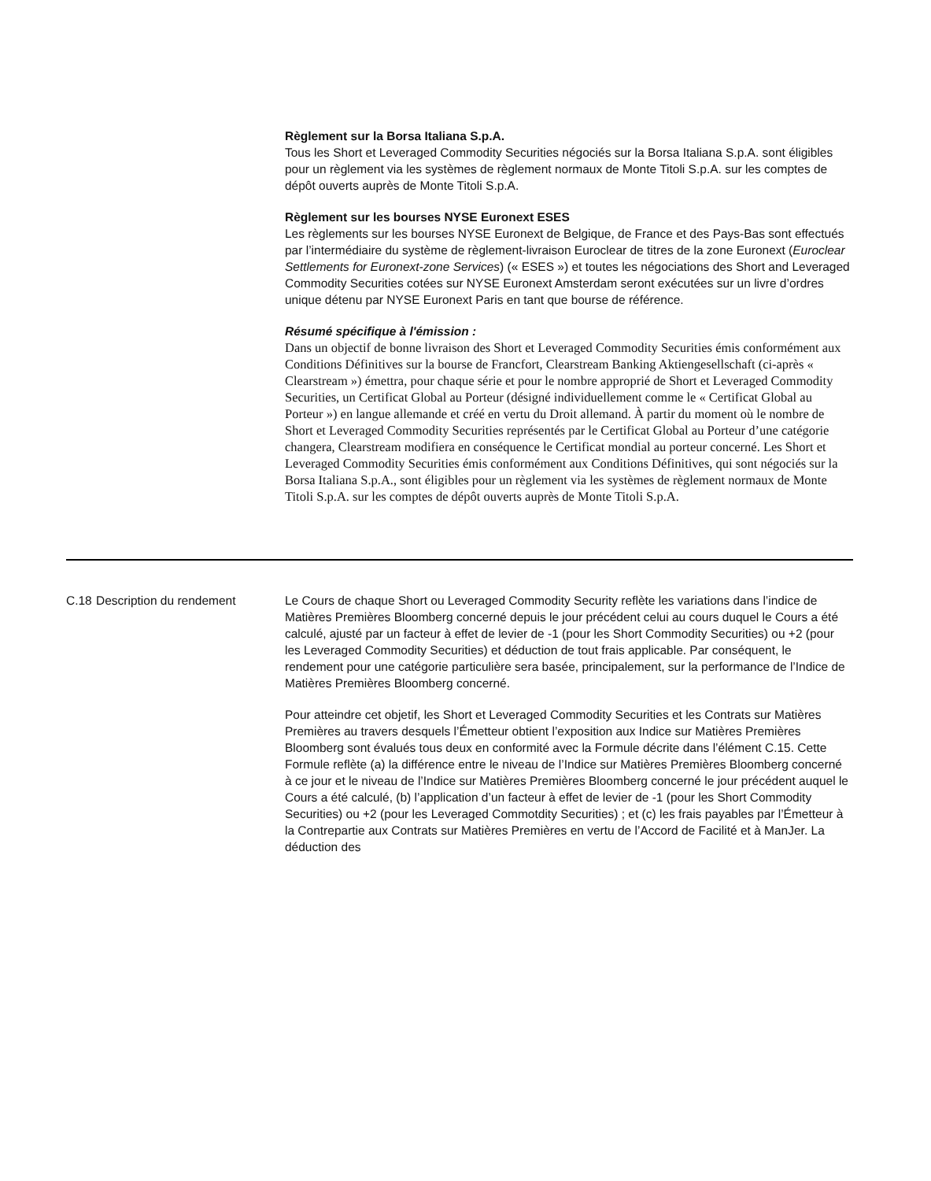Règlement sur la Borsa Italiana S.p.A.
Tous les Short et Leveraged Commodity Securities négociés sur la Borsa Italiana S.p.A. sont éligibles pour un règlement via les systèmes de règlement normaux de Monte Titoli S.p.A. sur les comptes de dépôt ouverts auprès de Monte Titoli S.p.A.
Règlement sur les bourses NYSE Euronext ESES
Les règlements sur les bourses NYSE Euronext de Belgique, de France et des Pays-Bas sont effectués par l’intermédiaire du système de règlement-livraison Euroclear de titres de la zone Euronext (Euroclear Settlements for Euronext-zone Services) (« ESES ») et toutes les négociations des Short and Leveraged Commodity Securities cotées sur NYSE Euronext Amsterdam seront exécutées sur un livre d’ordres unique détenu par NYSE Euronext Paris en tant que bourse de référence.
Résumé spécifique à l'émission :
Dans un objectif de bonne livraison des Short et Leveraged Commodity Securities émis conformément aux Conditions Définitives sur la bourse de Francfort, Clearstream Banking Aktiengesellschaft (ci-après « Clearstream ») émettra, pour chaque série et pour le nombre approprié de Short et Leveraged Commodity Securities, un Certificat Global au Porteur (désigné individuellement comme le « Certificat Global au Porteur ») en langue allemande et créé en vertu du Droit allemand. À partir du moment où le nombre de Short et Leveraged Commodity Securities représentés par le Certificat Global au Porteur d’une catégorie changera, Clearstream modifiera en conséquence le Certificat mondial au porteur concerné. Les Short et Leveraged Commodity Securities émis conformément aux Conditions Définitives, qui sont négociés sur la Borsa Italiana S.p.A., sont éligibles pour un règlement via les systèmes de règlement normaux de Monte Titoli S.p.A. sur les comptes de dépôt ouverts auprès de Monte Titoli S.p.A.
C.18 Description du rendement Le Cours de chaque Short ou Leveraged Commodity Security reflète les variations dans l’indice de Matières Premières Bloomberg concerné depuis le jour précédent celui au cours duquel le Cours a été calculé, ajusté par un facteur à effet de levier de -1 (pour les Short Commodity Securities) ou +2 (pour les Leveraged Commodity Securities) et déduction de tout frais applicable. Par conséquent, le rendement pour une catégorie particulière sera basée, principalement, sur la performance de l’Indice de Matières Premières Bloomberg concerné.
Pour atteindre cet objetif, les Short et Leveraged Commodity Securities et les Contrats sur Matières Premières au travers desquels l’Émetteur obtient l’exposition aux Indice sur Matières Premières Bloomberg sont évalués tous deux en conformité avec la Formule décrite dans l’élément C.15. Cette Formule reflète (a) la différence entre le niveau de l’Indice sur Matières Premières Bloomberg concerné à ce jour et le niveau de l’Indice sur Matières Premières Bloomberg concerné le jour précédent auquel le Cours a été calculé, (b) l’application d’un facteur à effet de levier de -1 (pour les Short Commodity Securities) ou +2 (pour les Leveraged Commotdity Securities) ; et (c) les frais payables par l’Émetteur à la Contrepartie aux Contrats sur Matières Premières en vertu de l’Accord de Facilité et à ManJer. La déduction des